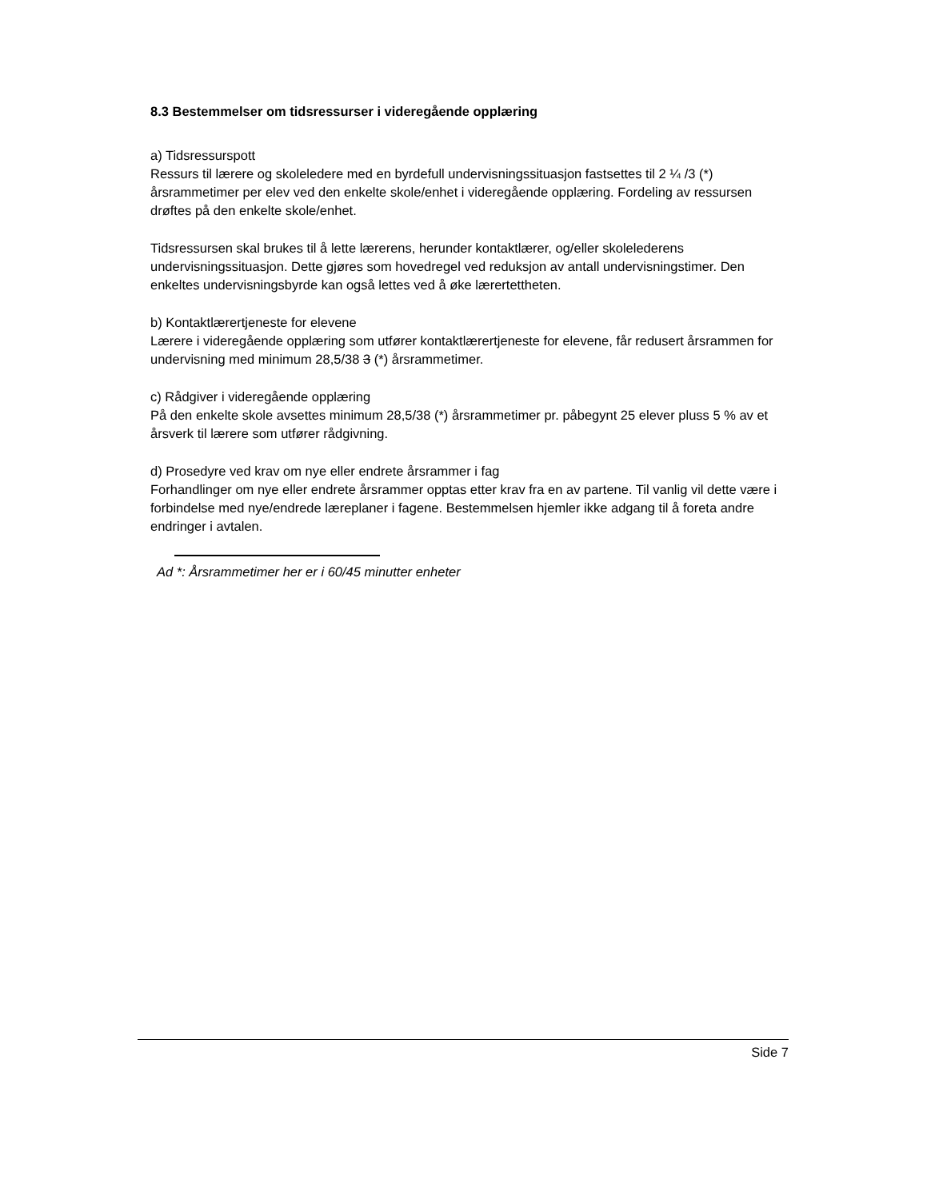8.3 Bestemmelser om tidsressurser i videregående opplæring
a) Tidsressurspott
Ressurs til lærere og skoleledere med en byrdefull undervisningssituasjon fastsettes til 2 ¼ /3 (*) årsrammetimer per elev ved den enkelte skole/enhet i videregående opplæring. Fordeling av ressursen drøftes på den enkelte skole/enhet.
Tidsressursen skal brukes til å lette lærerens, herunder kontaktlærer, og/eller skolelederens undervisningssituasjon. Dette gjøres som hovedregel ved reduksjon av antall undervisningstimer. Den enkeltes undervisningsbyrde kan også lettes ved å øke lærertettheten.
b) Kontaktlærertjeneste for elevene
Lærere i videregående opplæring som utfører kontaktlærertjeneste for elevene, får redusert årsrammen for undervisning med minimum 28,5/38 3 (*) årsrammetimer.
c) Rådgiver i videregående opplæring
På den enkelte skole avsettes minimum 28,5/38 (*) årsrammetimer pr. påbegynt 25 elever pluss 5 % av et årsverk til lærere som utfører rådgivning.
d) Prosedyre ved krav om nye eller endrete årsrammer i fag
Forhandlinger om nye eller endrete årsrammer opptas etter krav fra en av partene. Til vanlig vil dette være i forbindelse med nye/endrede læreplaner i fagene. Bestemmelsen hjemler ikke adgang til å foreta andre endringer i avtalen.
Ad *: Årsrammetimer her er i 60/45 minutter enheter
Side 7